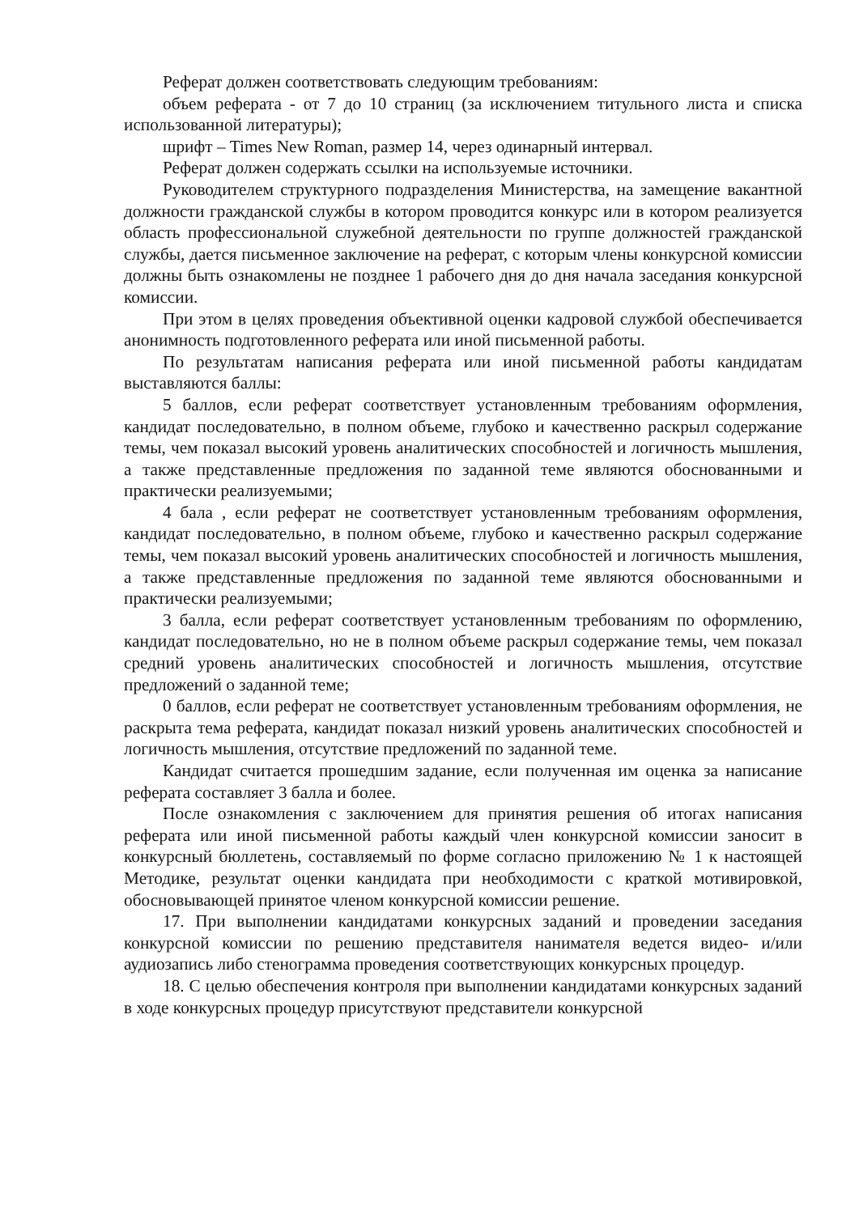Реферат должен соответствовать следующим требованиям:
объем реферата - от 7 до 10 страниц (за исключением титульного листа и списка использованной литературы);
шрифт – Times New Roman, размер 14, через одинарный интервал.
Реферат должен содержать ссылки на используемые источники.
Руководителем структурного подразделения Министерства, на замещение вакантной должности гражданской службы в котором проводится конкурс или в котором реализуется область профессиональной служебной деятельности по группе должностей гражданской службы, дается письменное заключение на реферат, с которым члены конкурсной комиссии должны быть ознакомлены не позднее 1 рабочего дня до дня начала заседания конкурсной комиссии.
При этом в целях проведения объективной оценки кадровой службой обеспечивается анонимность подготовленного реферата или иной письменной работы.
По результатам написания реферата или иной письменной работы кандидатам выставляются баллы:
5 баллов, если реферат соответствует установленным требованиям оформления, кандидат последовательно, в полном объеме, глубоко и качественно раскрыл содержание темы, чем показал высокий уровень аналитических способностей и логичность мышления, а также представленные предложения по заданной теме являются обоснованными и практически реализуемыми;
4 бала , если реферат не соответствует установленным требованиям оформления, кандидат последовательно, в полном объеме, глубоко и качественно раскрыл содержание темы, чем показал высокий уровень аналитических способностей и логичность мышления, а также представленные предложения по заданной теме являются обоснованными и практически реализуемыми;
3 балла, если реферат соответствует установленным требованиям по оформлению, кандидат последовательно, но не в полном объеме раскрыл содержание темы, чем показал средний уровень аналитических способностей и логичность мышления, отсутствие предложений о заданной теме;
0 баллов, если реферат не соответствует установленным требованиям оформления, не раскрыта тема реферата, кандидат показал низкий уровень аналитических способностей и логичность мышления, отсутствие предложений по заданной теме.
Кандидат считается прошедшим задание, если полученная им оценка за написание реферата составляет 3 балла и более.
После ознакомления с заключением для принятия решения об итогах написания реферата или иной письменной работы каждый член конкурсной комиссии заносит в конкурсный бюллетень, составляемый по форме согласно приложению № 1 к настоящей Методике, результат оценки кандидата при необходимости с краткой мотивировкой, обосновывающей принятое членом конкурсной комиссии решение.
17. При выполнении кандидатами конкурсных заданий и проведении заседания конкурсной комиссии по решению представителя нанимателя ведется видео- и/или аудиозапись либо стенограмма проведения соответствующих конкурсных процедур.
18. С целью обеспечения контроля при выполнении кандидатами конкурсных заданий в ходе конкурсных процедур присутствуют представители конкурсной